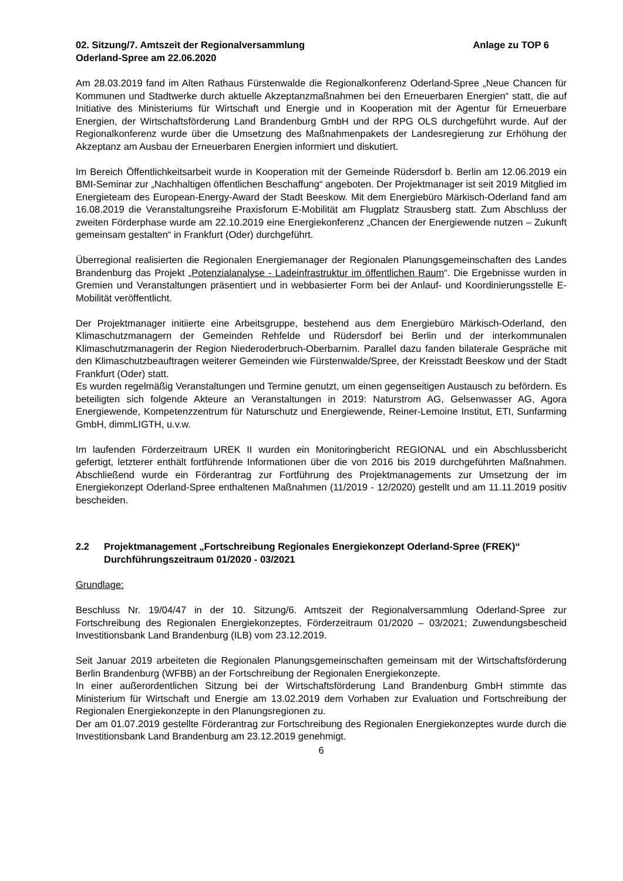02. Sitzung/7. Amtszeit der Regionalversammlung
Oderland-Spree am 22.06.2020
Anlage zu TOP 6
Am 28.03.2019 fand im Alten Rathaus Fürstenwalde die Regionalkonferenz Oderland-Spree „Neue Chancen für Kommunen und Stadtwerke durch aktuelle Akzeptanzmaßnahmen bei den Erneuerbaren Energien“ statt, die auf Initiative des Ministeriums für Wirtschaft und Energie und in Kooperation mit der Agentur für Erneuerbare Energien, der Wirtschaftsförderung Land Brandenburg GmbH und der RPG OLS durchgeführt wurde. Auf der Regionalkonferenz wurde über die Umsetzung des Maßnahmenpakets der Landesregierung zur Erhöhung der Akzeptanz am Ausbau der Erneuerbaren Energien informiert und diskutiert.
Im Bereich Öffentlichkeitsarbeit wurde in Kooperation mit der Gemeinde Rüdersdorf b. Berlin am 12.06.2019 ein BMI-Seminar zur „Nachhaltigen öffentlichen Beschaffung“ angeboten. Der Projektmanager ist seit 2019 Mitglied im Energieteam des European-Energy-Award der Stadt Beeskow. Mit dem Energiebüro Märkisch-Oderland fand am 16.08.2019 die Veranstaltungsreihe Praxisforum E-Mobilität am Flugplatz Strausberg statt. Zum Abschluss der zweiten Förderphase wurde am 22.10.2019 eine Energiekonferenz „Chancen der Energiewende nutzen – Zukunft gemeinsam gestalten“ in Frankfurt (Oder) durchgeführt.
Überregional realisierten die Regionalen Energiemanager der Regionalen Planungsgemeinschaften des Landes Brandenburg das Projekt „Potenzialanalyse - Ladeinfrastruktur im öffentlichen Raum“. Die Ergebnisse wurden in Gremien und Veranstaltungen präsentiert und in webbasierter Form bei der Anlauf- und Koordinierungsstelle E-Mobilität veröffentlicht.
Der Projektmanager initiierte eine Arbeitsgruppe, bestehend aus dem Energiebüro Märkisch-Oderland, den Klimaschutzmanagern der Gemeinden Rehfelde und Rüdersdorf bei Berlin und der interkommunalen Klimaschutzmanagerin der Region Niederoderbruch-Oberbarnim. Parallel dazu fanden bilaterale Gespräche mit den Klimaschutzbeauftragen weiterer Gemeinden wie Fürstenwalde/Spree, der Kreisstadt Beeskow und der Stadt Frankfurt (Oder) statt.
Es wurden regelmäßig Veranstaltungen und Termine genutzt, um einen gegenseitigen Austausch zu befördern. Es beteiligten sich folgende Akteure an Veranstaltungen in 2019: Naturstrom AG, Gelsenwasser AG, Agora Energiewende, Kompetenzzentrum für Naturschutz und Energiewende, Reiner-Lemoine Institut, ETI, Sunfarming GmbH, dimmLIGTH, u.v.w.
Im laufenden Förderzeitraum UREK II wurden ein Monitoringbericht REGIONAL und ein Abschlussbericht gefertigt, letzterer enthält fortführende Informationen über die von 2016 bis 2019 durchgeführten Maßnahmen. Abschließend wurde ein Förderantrag zur Fortführung des Projektmanagements zur Umsetzung der im Energiekonzept Oderland-Spree enthaltenen Maßnahmen (11/2019 - 12/2020) gestellt und am 11.11.2019 positiv bescheiden.
2.2 Projektmanagement „Fortschreibung Regionales Energiekonzept Oderland-Spree (FREK)“ Durchführungszeitraum 01/2020 - 03/2021
Grundlage:
Beschluss Nr. 19/04/47 in der 10. Sitzung/6. Amtszeit der Regionalversammlung Oderland-Spree zur Fortschreibung des Regionalen Energiekonzeptes, Förderzeitraum 01/2020 – 03/2021; Zuwendungsbescheid Investitionsbank Land Brandenburg (ILB) vom 23.12.2019.
Seit Januar 2019 arbeiteten die Regionalen Planungsgemeinschaften gemeinsam mit der Wirtschaftsförderung Berlin Brandenburg (WFBB) an der Fortschreibung der Regionalen Energiekonzepte.
In einer außerordentlichen Sitzung bei der Wirtschaftsförderung Land Brandenburg GmbH stimmte das Ministerium für Wirtschaft und Energie am 13.02.2019 dem Vorhaben zur Evaluation und Fortschreibung der Regionalen Energiekonzepte in den Planungsregionen zu.
Der am 01.07.2019 gestellte Förderantrag zur Fortschreibung des Regionalen Energiekonzeptes wurde durch die Investitionsbank Land Brandenburg am 23.12.2019 genehmigt.
6